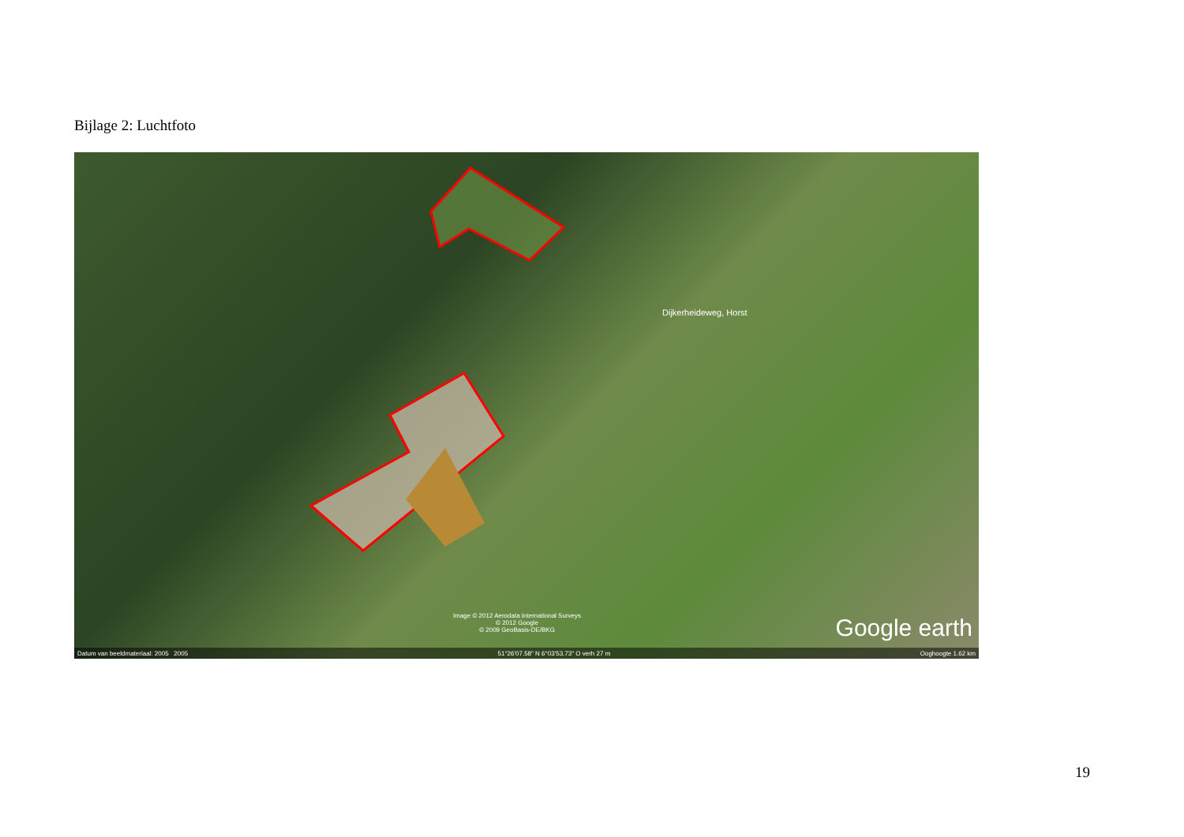Bijlage 2: Luchtfoto
Dijkerheideweg, Horst
Image © 2012 Aerodata International Surveys
© 2012 Google
© 2009 GeoBasis-DE/BKG
Google earth
Datum van beeldmateriaal: 2005 2005 51°26'07.58" N 6°03'53.73" O verh 27 m Ooghoogte 1.62 km
19